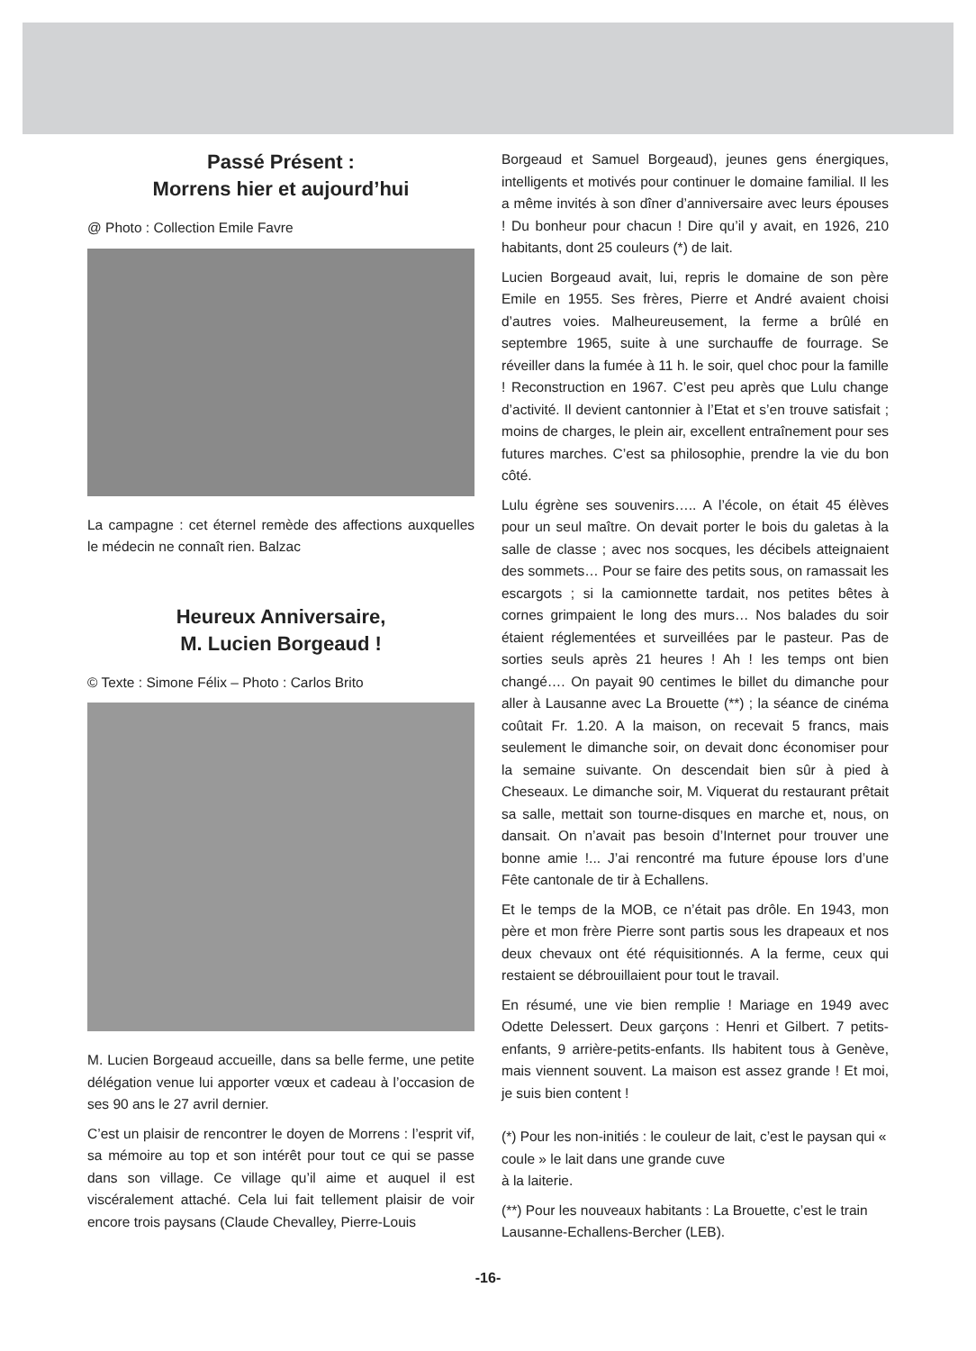Passé Présent :
Morrens hier et aujourd’hui
@ Photo : Collection Emile Favre
La campagne : cet éternel remède des affections auxquelles le médecin ne connaît rien. Balzac
Heureux Anniversaire,
M. Lucien Borgeaud !
© Texte : Simone Félix – Photo : Carlos Brito
M. Lucien Borgeaud accueille, dans sa belle ferme, une petite délégation venue lui apporter vœux et cadeau à l’occasion de ses 90 ans le 27 avril dernier.
C’est un plaisir de rencontrer le doyen de Morrens : l’esprit vif, sa mémoire au top et son intérêt pour tout ce qui se passe dans son village. Ce village qu’il aime et auquel il est viscéralement attaché. Cela lui fait tellement plaisir de voir encore trois paysans (Claude Chevalley, Pierre-Louis
Borgeaud et Samuel Borgeaud), jeunes gens énergiques, intelligents et motivés pour continuer le domaine familial. Il les a même invités à son dîner d’anniversaire avec leurs épouses ! Du bonheur pour chacun ! Dire qu’il y avait, en 1926, 210 habitants, dont 25 couleurs (*) de lait.
Lucien Borgeaud avait, lui, repris le domaine de son père Emile en 1955. Ses frères, Pierre et André avaient choisi d’autres voies. Malheureusement, la ferme a brûlé en septembre 1965, suite à une surchauffe de fourrage. Se réveiller dans la fumée à 11 h. le soir, quel choc pour la famille ! Reconstruction en 1967. C’est peu après que Lulu change d’activité. Il devient cantonnier à l’Etat et s’en trouve satisfait ; moins de charges, le plein air, excellent entraînement pour ses futures marches. C’est sa philosophie, prendre la vie du bon côté.
Lulu égrène ses souvenirs….. A l’école, on était 45 élèves pour un seul maître. On devait porter le bois du galetas à la salle de classe ; avec nos socques, les décibels atteignaient des sommets… Pour se faire des petits sous, on ramassait les escargots ; si la camionnette tardait, nos petites bêtes à cornes grimpaient le long des murs… Nos balades du soir étaient réglementées et surveillées par le pasteur. Pas de sorties seuls après 21 heures ! Ah ! les temps ont bien changé…. On payait 90 centimes le billet du dimanche pour aller à Lausanne avec La Brouette (**) ; la séance de cinéma coûtait Fr. 1.20. A la maison, on recevait 5 francs, mais seulement le dimanche soir, on devait donc économiser pour la semaine suivante. On descendait bien sûr à pied à Cheseaux. Le dimanche soir, M. Viquerat du restaurant prêtait sa salle, mettait son tourne-disques en marche et, nous, on dansait. On n’avait pas besoin d’Internet pour trouver une bonne amie !... J’ai rencontré ma future épouse lors d’une Fête cantonale de tir à Echallens.
Et le temps de la MOB, ce n’était pas drôle. En 1943, mon père et mon frère Pierre sont partis sous les drapeaux et nos deux chevaux ont été réquisitionnés. A la ferme, ceux qui restaient se débrouillaient pour tout le travail.
En résumé, une vie bien remplie ! Mariage en 1949 avec Odette Delessert. Deux garçons : Henri et Gilbert. 7 petits-enfants, 9 arrière-petits-enfants. Ils habitent tous à Genève, mais viennent souvent. La maison est assez grande ! Et moi, je suis bien content !
(*) Pour les non-initiés : le couleur de lait, c’est le paysan qui « coule » le lait dans une grande cuve
à la laiterie.
(**) Pour les nouveaux habitants : La Brouette, c’est le train Lausanne-Echallens-Bercher (LEB).
-16-